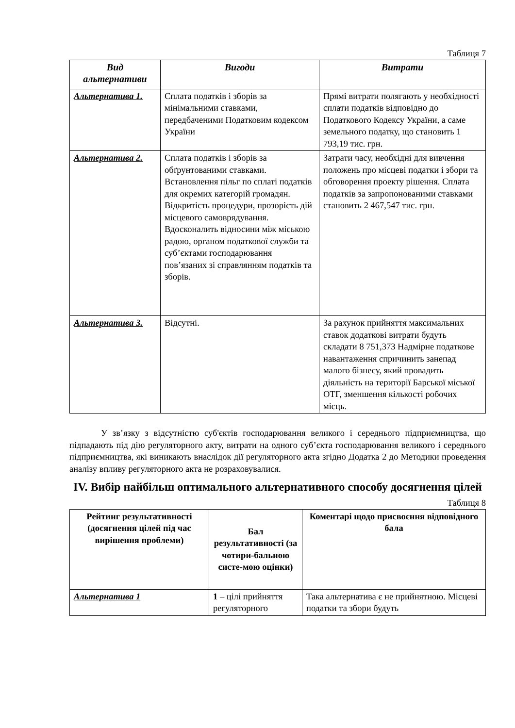Таблиця 7
| Вид альтернативи | Вигоди | Витрати |
| --- | --- | --- |
| Альтернатива 1. | Сплата податків і зборів за мінімальними ставками, передбаченими Податковим кодексом України | Прямі витрати полягають у необхідності сплати податків відповідно до Податкового Кодексу України, а саме земельного податку, що становить 1 793,19 тис. грн. |
| Альтернатива 2. | Сплата податків і зборів за обґрунтованими ставками. Встановлення пільг по сплаті податків для окремих категорій громадян. Відкритість процедури, прозорість дій місцевого самоврядування. Вдосконалить відносини між міською радою, органом податкової служби та суб’єктами господарювання пов’язаних зі справлянням податків та зборів. | Затрати часу, необхідні для вивчення положень про місцеві податки і збори та обговорення проекту рішення. Сплата податків за запропонованими ставками становить 2 467,547 тис. грн. |
| Альтернатива 3. | Відсутні. | За рахунок прийняття максимальних ставок додаткові витрати будуть складати 8 751,373 Надмірне податкове навантаження спричинить занепад малого бізнесу, який провадить діяльність на території Барської міської ОТГ, зменшення кількості робочих місць. |
У зв’язку з відсутністю суб'єктів господарювання великого і середнього підприємництва, що підпадають під дію регуляторного акту, витрати на одного суб’єкта господарювання великого і середнього підприємництва, які виникають внаслідок дії регуляторного акта згідно Додатка 2 до Методики проведення аналізу впливу регуляторного акта не розраховувалися.
IV. Вибір найбільш оптимального альтернативного способу досягнення цілей
Таблиця 8
| Рейтинг результативності (досягнення цілей під час вирішення проблеми) | Бал результативності (за чотири-бальною систе-мою оцінки) | Коментарі щодо присвоєння відповідного бала |
| --- | --- | --- |
| Альтернатива 1 | 1 – цілі прийняття регуляторного | Така альтернатива є не прийнятною. Місцеві податки та збори будуть |